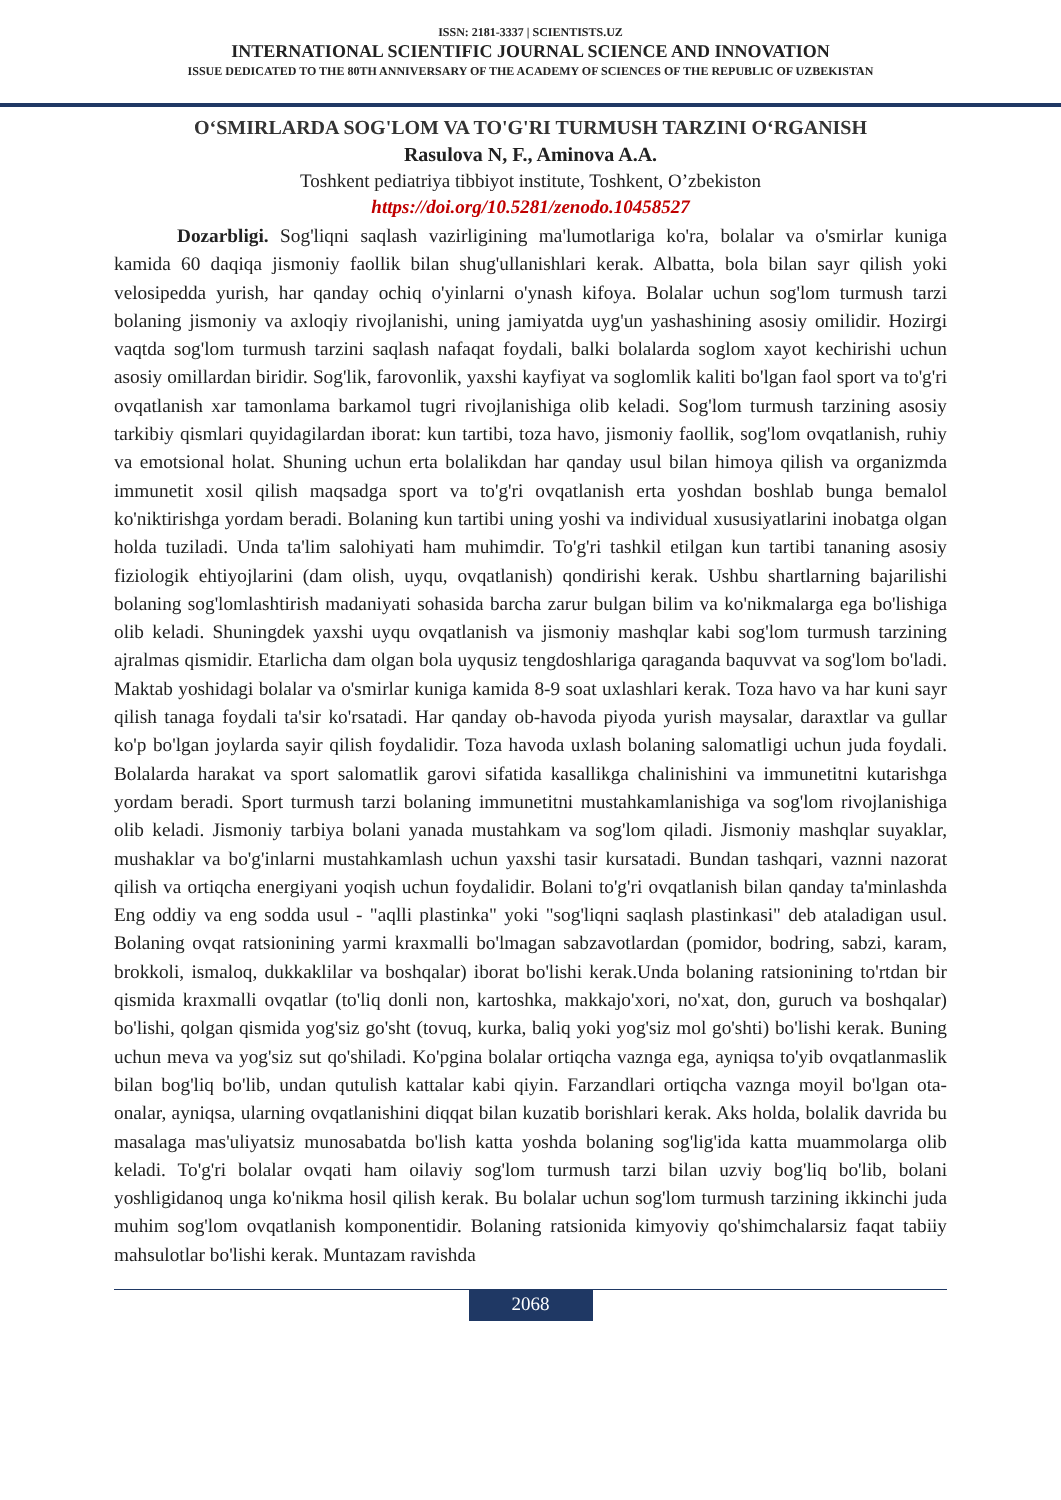ISSN: 2181-3337 | SCIENTISTS.UZ
INTERNATIONAL SCIENTIFIC JOURNAL SCIENCE AND INNOVATION
ISSUE DEDICATED TO THE 80TH ANNIVERSARY OF THE ACADEMY OF SCIENCES OF THE REPUBLIC OF UZBEKISTAN
O‘SMIRLARDA SOG'LOM VA TO'G'RI TURMUSH TARZINI O‘RGANISH
Rasulova N, F., Aminova A.A.
Toshkent pediatriya tibbiyot institute, Toshkent, O’zbekiston
https://doi.org/10.5281/zenodo.10458527
Dozarbligi. Sog'liqni saqlash vazirligining ma'lumotlariga ko'ra, bolalar va o'smirlar kuniga kamida 60 daqiqa jismoniy faollik bilan shug'ullanishlari kerak. Albatta, bola bilan sayr qilish yoki velosipedda yurish, har qanday ochiq o'yinlarni o'ynash kifoya. Bolalar uchun sog'lom turmush tarzi bolaning jismoniy va axloqiy rivojlanishi, uning jamiyatda uyg'un yashashining asosiy omilidir. Hozirgi vaqtda sog'lom turmush tarzini saqlash nafaqat foydali, balki bolalarda soglom xayot kechirishi uchun asosiy omillardan biridir. Sog'lik, farovonlik, yaxshi kayfiyat va soglomlik kaliti bo'lgan faol sport va to'g'ri ovqatlanish xar tamonlama barkamol tugri rivojlanishiga olib keladi. Sog'lom turmush tarzining asosiy tarkibiy qismlari quyidagilardan iborat: kun tartibi, toza havo, jismoniy faollik, sog'lom ovqatlanish, ruhiy va emotsional holat. Shuning uchun erta bolalikdan har qanday usul bilan himoya qilish va organizmda immunetit xosil qilish maqsadga sport va to'g'ri ovqatlanish erta yoshdan boshlab bunga bemalol ko'niktirishga yordam beradi. Bolaning kun tartibi uning yoshi va individual xususiyatlarini inobatga olgan holda tuziladi. Unda ta'lim salohiyati ham muhimdir. To'g'ri tashkil etilgan kun tartibi tananing asosiy fiziologik ehtiyojlarini (dam olish, uyqu, ovqatlanish) qondirishi kerak. Ushbu shartlarning bajarilishi bolaning sog'lomlashtirish madaniyati sohasida barcha zarur bulgan bilim va ko'nikmalarga ega bo'lishiga olib keladi. Shuningdek yaxshi uyqu ovqatlanish va jismoniy mashqlar kabi sog'lom turmush tarzining ajralmas qismidir. Etarlicha dam olgan bola uyqusiz tengdoshlariga qaraganda baquvvat va sog'lom bo'ladi. Maktab yoshidagi bolalar va o'smirlar kuniga kamida 8-9 soat uxlashlari kerak. Toza havo va har kuni sayr qilish tanaga foydali ta'sir ko'rsatadi. Har qanday ob-havoda piyoda yurish maysalar, daraxtlar va gullar ko'p bo'lgan joylarda sayir qilish foydalidir. Toza havoda uxlash bolaning salomatligi uchun juda foydali. Bolalarda harakat va sport salomatlik garovi sifatida kasallikga chalinishini va immunetitni kutarishga yordam beradi. Sport turmush tarzi bolaning immunetitni mustahkamlanishiga va sog'lom rivojlanishiga olib keladi. Jismoniy tarbiya bolani yanada mustahkam va sog'lom qiladi. Jismoniy mashqlar suyaklar, mushaklar va bo'g'inlarni mustahkamlash uchun yaxshi tasir kursatadi. Bundan tashqari, vaznni nazorat qilish va ortiqcha energiyani yoqish uchun foydalidir. Bolani to'g'ri ovqatlanish bilan qanday ta'minlashda Eng oddiy va eng sodda usul - "aqlli plastinka" yoki "sog'liqni saqlash plastinkasi" deb ataladigan usul. Bolaning ovqat ratsionining yarmi kraxmalli bo'lmagan sabzavotlardan (pomidor, bodring, sabzi, karam, brokkoli, ismaloq, dukkaklilar va boshqalar) iborat bo'lishi kerak.Unda bolaning ratsionining to'rtdan bir qismida kraxmalli ovqatlar (to'liq donli non, kartoshka, makkajo'xori, no'xat, don, guruch va boshqalar) bo'lishi, qolgan qismida yog'siz go'sht (tovuq, kurka, baliq yoki yog'siz mol go'shti) bo'lishi kerak. Buning uchun meva va yog'siz sut qo'shiladi. Ko'pgina bolalar ortiqcha vaznga ega, ayniqsa to'yib ovqatlanmaslik bilan bog'liq bo'lib, undan qutulish kattalar kabi qiyin. Farzandlari ortiqcha vaznga moyil bo'lgan ota-onalar, ayniqsa, ularning ovqatlanishini diqqat bilan kuzatib borishlari kerak. Aks holda, bolalik davrida bu masalaga mas'uliyatsiz munosabatda bo'lish katta yoshda bolaning sog'lig'ida katta muammolarga olib keladi. To'g'ri bolalar ovqati ham oilaviy sog'lom turmush tarzi bilan uzviy bog'liq bo'lib, bolani yoshligidanoq unga ko'nikma hosil qilish kerak. Bu bolalar uchun sog'lom turmush tarzining ikkinchi juda muhim sog'lom ovqatlanish komponentidir. Bolaning ratsionida kimyoviy qo'shimchalarsiz faqat tabiiy mahsulotlar bo'lishi kerak. Muntazam ravishda
2068